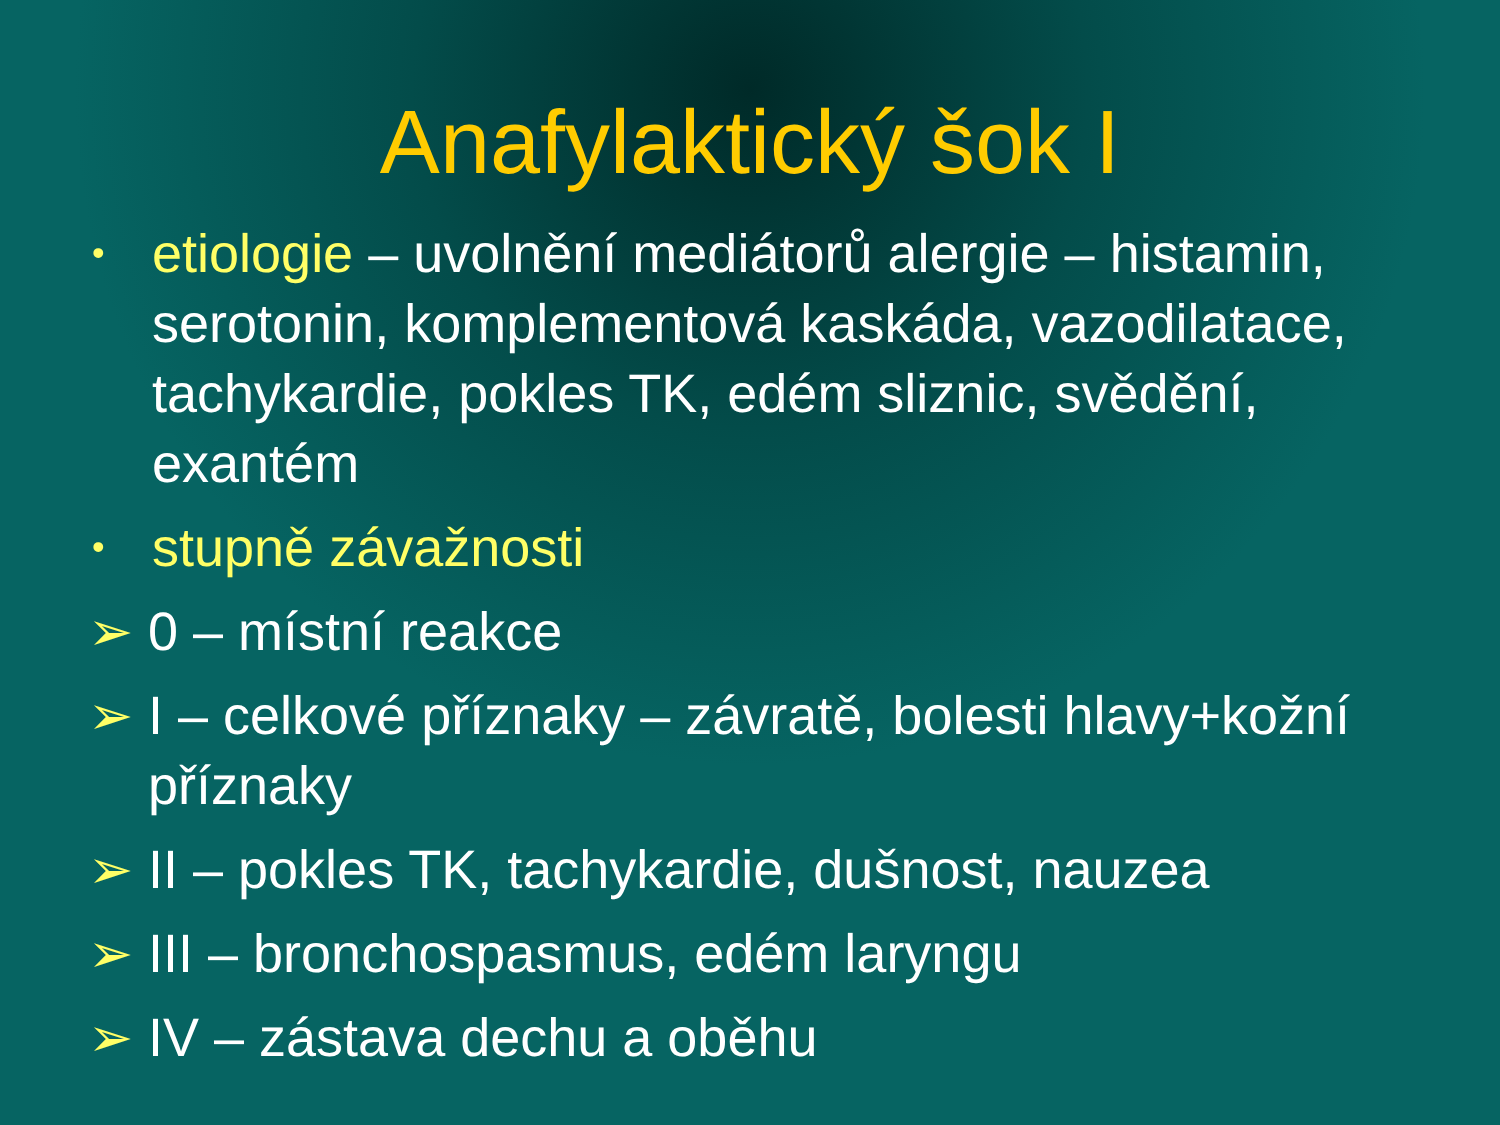Anafylaktický šok I
• etiologie – uvolnění mediátorů alergie – histamin, serotonin, komplementová kaskáda, vazodilatace, tachykardie, pokles TK, edém sliznic, svědění, exantém
• stupně závažnosti
➢ 0 – místní reakce
➢ I – celkové příznaky – závratě, bolesti hlavy+kožní příznaky
➢ II – pokles TK, tachykardie, dušnost, nauzea
➢ III – bronchospasmus, edém laryngu
➢ IV – zástava dechu a oběhu